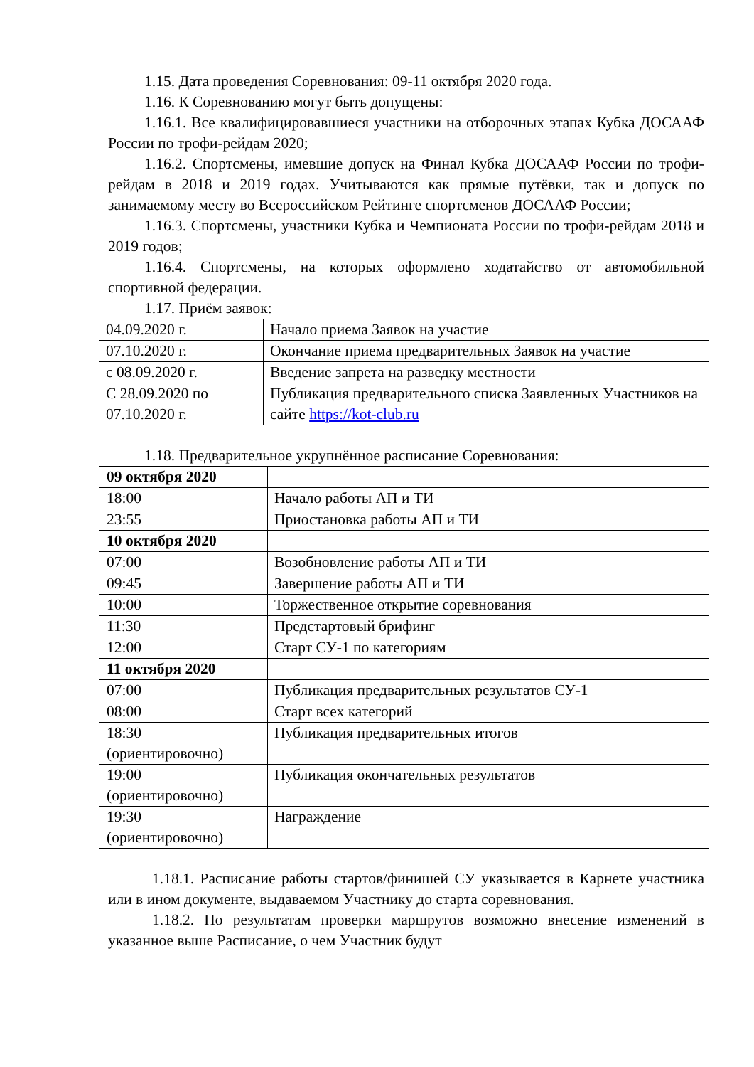1.15. Дата проведения Соревнования: 09-11 октября 2020 года.
1.16. К Соревнованию могут быть допущены:
1.16.1. Все квалифицировавшиеся участники на отборочных этапах Кубка ДОСААФ России по трофи-рейдам 2020;
1.16.2. Спортсмены, имевшие допуск на Финал Кубка ДОСААФ России по трофи-рейдам в 2018 и 2019 годах. Учитываются как прямые путёвки, так и допуск по занимаемому месту во Всероссийском Рейтинге спортсменов ДОСААФ России;
1.16.3. Спортсмены, участники Кубка и Чемпионата России по трофи-рейдам 2018 и 2019 годов;
1.16.4. Спортсмены, на которых оформлено ходатайство от автомобильной спортивной федерации.
1.17. Приём заявок:
| 04.09.2020 г. | Начало приема Заявок на участие |
| 07.10.2020 г. | Окончание приема предварительных Заявок на участие |
| с 08.09.2020 г. | Введение запрета на разведку местности |
| С 28.09.2020 по 07.10.2020 г. | Публикация предварительного списка Заявленных Участников на сайте https://kot-club.ru |
1.18. Предварительное укрупнённое расписание Соревнования:
| 09 октября 2020 | |
| 18:00 | Начало работы АП и ТИ |
| 23:55 | Приостановка работы АП и ТИ |
| 10 октября 2020 | |
| 07:00 | Возобновление работы АП и ТИ |
| 09:45 | Завершение работы АП и ТИ |
| 10:00 | Торжественное открытие соревнования |
| 11:30 | Предстартовый брифинг |
| 12:00 | Старт СУ-1 по категориям |
| 11 октября 2020 | |
| 07:00 | Публикация предварительных результатов СУ-1 |
| 08:00 | Старт всех категорий |
| 18:30 (ориентировочно) | Публикация предварительных итогов |
| 19:00 (ориентировочно) | Публикация окончательных результатов |
| 19:30 (ориентировочно) | Награждение |
1.18.1. Расписание работы стартов/финишей СУ указывается в Карнете участника или в ином документе, выдаваемом Участнику до старта соревнования.
1.18.2. По результатам проверки маршрутов возможно внесение изменений в указанное выше Расписание, о чем Участник будут